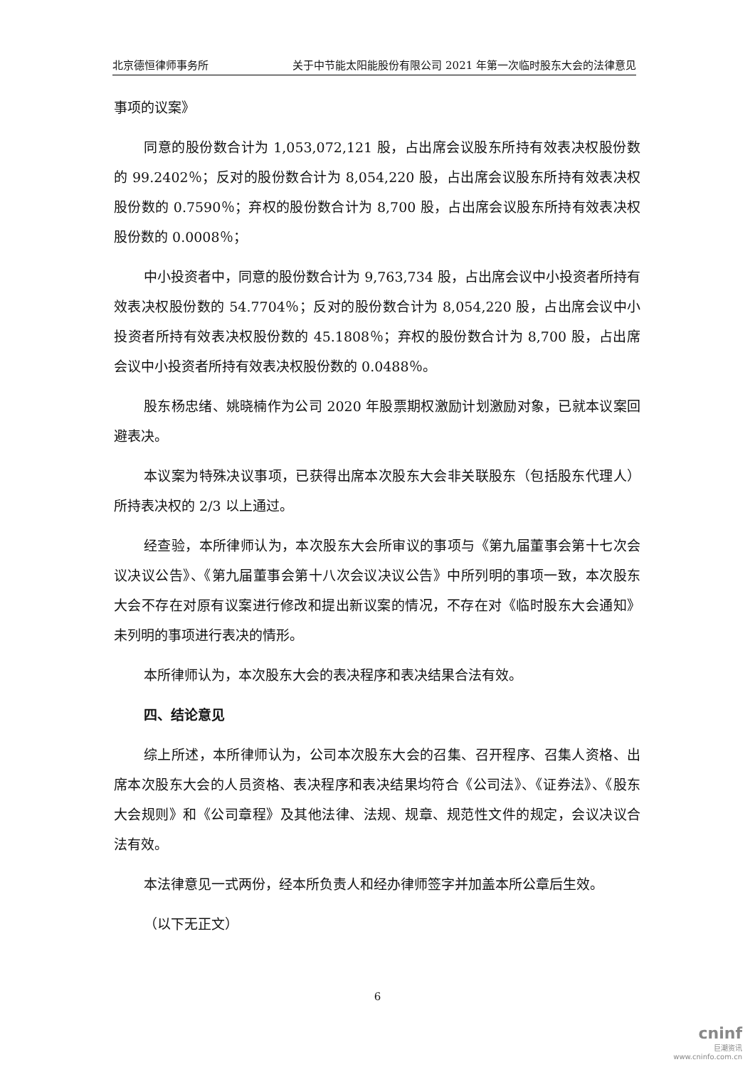北京德恒律师事务所 关于中节能太阳能股份有限公司 2021 年第一次临时股东大会的法律意见
事项的议案》
同意的股份数合计为 1,053,072,121 股，占出席会议股东所持有效表决权股份数的 99.2402％；反对的股份数合计为 8,054,220 股，占出席会议股东所持有效表决权股份数的 0.7590％；弃权的股份数合计为 8,700 股，占出席会议股东所持有效表决权股份数的 0.0008％；
中小投资者中，同意的股份数合计为 9,763,734 股，占出席会议中小投资者所持有效表决权股份数的 54.7704％；反对的股份数合计为 8,054,220 股，占出席会议中小投资者所持有效表决权股份数的 45.1808％；弃权的股份数合计为 8,700 股，占出席会议中小投资者所持有效表决权股份数的 0.0488％。
股东杨忠绪、姚晓楠作为公司 2020 年股票期权激励计划激励对象，已就本议案回避表决。
本议案为特殊决议事项，已获得出席本次股东大会非关联股东（包括股东代理人）所持表决权的 2/3 以上通过。
经查验，本所律师认为，本次股东大会所审议的事项与《第九届董事会第十七次会议决议公告》、《第九届董事会第十八次会议决议公告》中所列明的事项一致，本次股东大会不存在对原有议案进行修改和提出新议案的情况，不存在对《临时股东大会通知》未列明的事项进行表决的情形。
本所律师认为，本次股东大会的表决程序和表决结果合法有效。
四、结论意见
综上所述，本所律师认为，公司本次股东大会的召集、召开程序、召集人资格、出席本次股东大会的人员资格、表决程序和表决结果均符合《公司法》、《证券法》、《股东大会规则》和《公司章程》及其他法律、法规、规章、规范性文件的规定，会议决议合法有效。
本法律意见一式两份，经本所负责人和经办律师签字并加盖本所公章后生效。
（以下无正文）
6
cninf
巨潮资讯
www.cninfo.com.cn